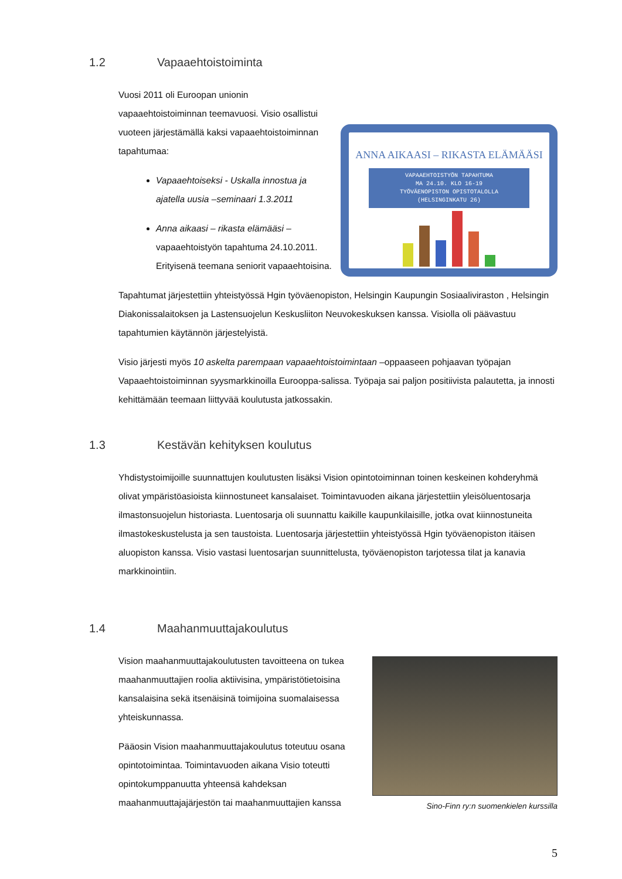1.2 Vapaaehtoistoiminta
Vuosi 2011 oli Euroopan unionin vapaaehtoistoiminnan teemavuosi. Visio osallistui vuoteen järjestämällä kaksi vapaaehtoistoiminnan tapahtumaa:
Vapaaehtoiseksi - Uskalla innostua ja ajatella uusia –seminaari 1.3.2011
Anna aikaasi – rikasta elämääsi – vapaaehtoistyön tapahtuma 24.10.2011. Erityisenä teemana seniorit vapaaehtoisina.
ANNA AIKAASI – RIKASTA ELÄMÄÄSI
VAPAAEHTOISTYÖN TAPAHTUMA
MA 24.10. KLO 16-19
TYÖVÄENOPISTON OPISTOTALOLLA
(HELSINGINKATU 26)
Tapahtumat järjestettiin yhteistyössä Hgin työväenopiston, Helsingin Kaupungin Sosiaaliviraston , Helsingin Diakonissalaitoksen ja Lastensuojelun Keskusliiton Neuvokeskuksen kanssa. Visiolla oli päävastuu tapahtumien käytännön järjestelyistä.
Visio järjesti myös 10 askelta parempaan vapaaehtoistoimintaan –oppaaseen pohjaavan työpajan Vapaaehtoistoiminnan syysmarkkinoilla Eurooppa-salissa. Työpaja sai paljon positiivista palautetta, ja innosti kehittämään teemaan liittyvää koulutusta jatkossakin.
1.3 Kestävän kehityksen koulutus
Yhdistystoimijoille suunnattujen koulutusten lisäksi Vision opintotoiminnan toinen keskeinen kohderyhmä olivat ympäristöasioista kiinnostuneet kansalaiset. Toimintavuoden aikana järjestettiin yleisöluentosarja ilmastonsuojelun historiasta. Luentosarja oli suunnattu kaikille kaupunkilaisille, jotka ovat kiinnostuneita ilmastokeskustelusta ja sen taustoista. Luentosarja järjestettiin yhteistyössä Hgin työväenopiston itäisen aluopiston kanssa. Visio vastasi luentosarjan suunnittelusta, työväenopiston tarjotessa tilat ja kanavia markkinointiin.
1.4 Maahanmuuttajakoulutus
Vision maahanmuuttajakoulutusten tavoitteena on tukea maahanmuuttajien roolia aktiivisina, ympäristötietoisina kansalaisina sekä itsenäisinä toimijoina suomalaisessa yhteiskunnassa.
Pääosin Vision maahanmuuttajakoulutus toteutuu osana opintotoimintaa. Toimintavuoden aikana Visio toteutti opintokumppanuutta yhteensä kahdeksan maahanmuuttajajärjestön tai maahanmuuttajien kanssa
Sino-Finn ry:n suomenkielen kurssilla
5